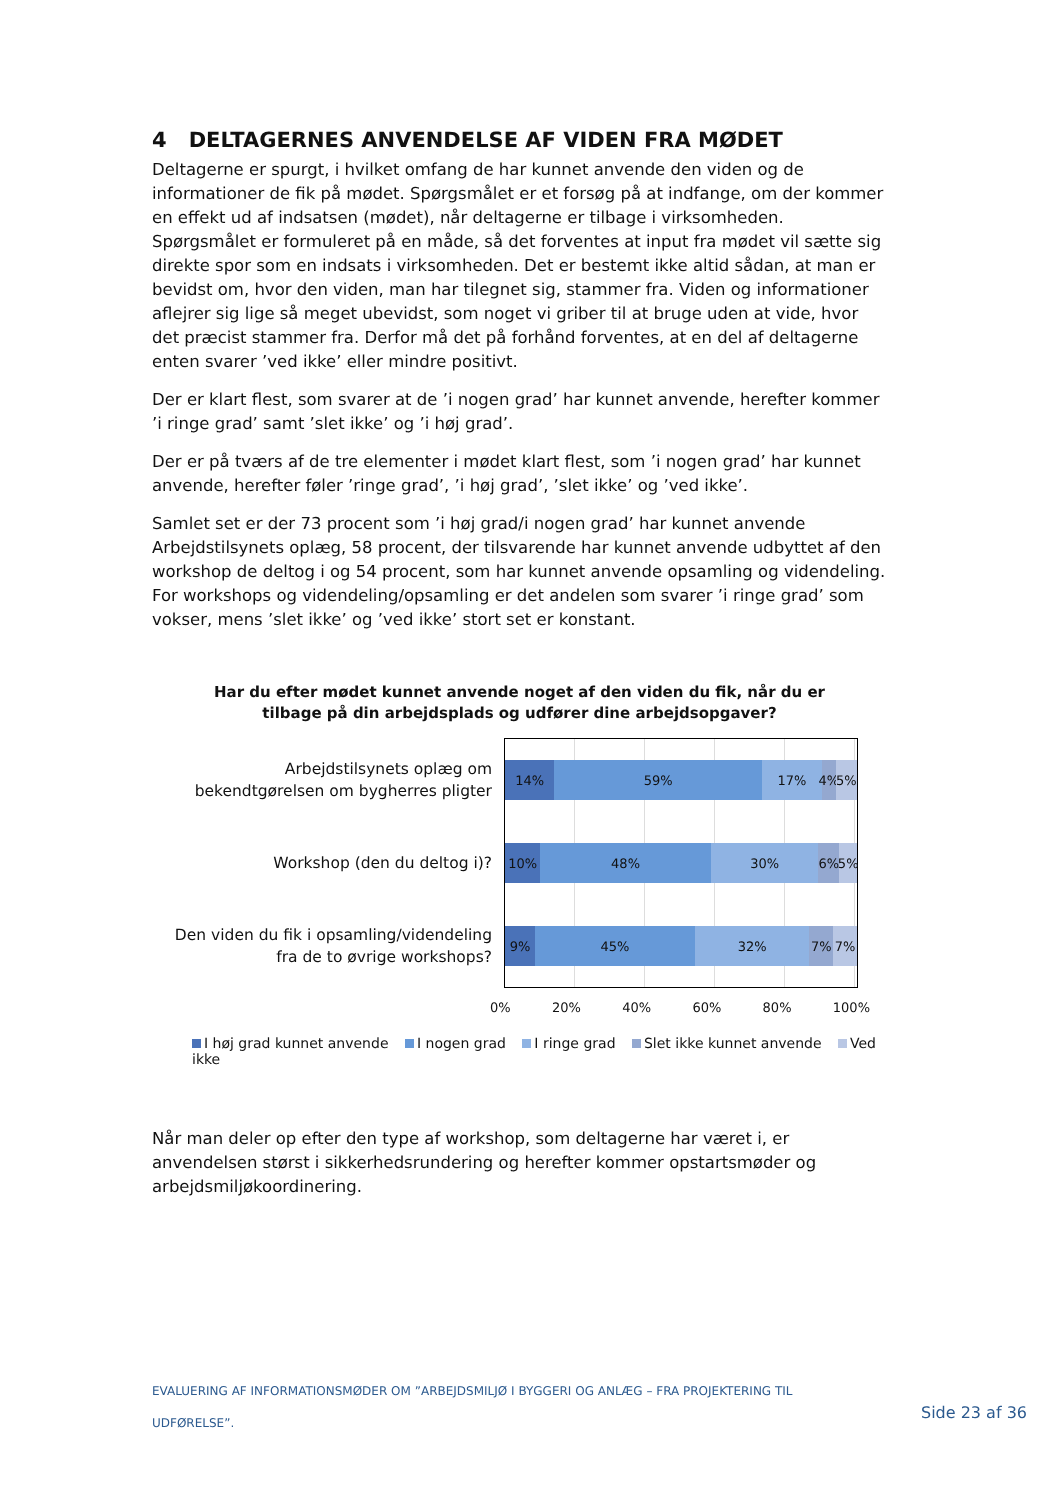4 DELTAGERNES ANVENDELSE AF VIDEN FRA MØDET
Deltagerne er spurgt, i hvilket omfang de har kunnet anvende den viden og de informationer de fik på mødet. Spørgsmålet er et forsøg på at indfange, om der kommer en effekt ud af indsatsen (mødet), når deltagerne er tilbage i virksomheden. Spørgsmålet er formuleret på en måde, så det forventes at input fra mødet vil sætte sig direkte spor som en indsats i virksomheden. Det er bestemt ikke altid sådan, at man er bevidst om, hvor den viden, man har tilegnet sig, stammer fra. Viden og informationer aflejrer sig lige så meget ubevidst, som noget vi griber til at bruge uden at vide, hvor det præcist stammer fra. Derfor må det på forhånd forventes, at en del af deltagerne enten svarer ’ved ikke’ eller mindre positivt.
Der er klart flest, som svarer at de ’i nogen grad’ har kunnet anvende, herefter kommer ’i ringe grad’ samt ’slet ikke’ og ’i høj grad’.
Der er på tværs af de tre elementer i mødet klart flest, som ’i nogen grad’ har kunnet anvende, herefter føler ’ringe grad’, ’i høj grad’, ’slet ikke’ og ’ved ikke’.
Samlet set er der 73 procent som ’i høj grad/i nogen grad’ har kunnet anvende Arbejdstilsynets oplæg, 58 procent, der tilsvarende har kunnet anvende udbyttet af den workshop de deltog i og 54 procent, som har kunnet anvende opsamling og videndeling. For workshops og videndeling/opsamling er det andelen som svarer ’i ringe grad’ som vokser, mens ’slet ikke’ og ’ved ikke’ stort set er konstant.
Har du efter mødet kunnet anvende noget af den viden du fik, når du er
tilbage på din arbejdsplads og udfører dine arbejdsopgaver?
Arbejdstilsynets oplæg om
bekendtgørelsen om bygherres pligter
Workshop (den du deltog i)?
Den viden du fik i opsamling/videndeling
fra de to øvrige workshops?
14% 59% 17% 4% 5%
10% 48% 30% 6% 5%
9% 45% 32% 7% 7%
0% 20% 40% 60% 80% 100%
I høj grad kunnet anvende I nogen grad I ringe grad Slet ikke kunnet anvende Ved ikke
Når man deler op efter den type af workshop, som deltagerne har været i, er anvendelsen størst i sikkerhedsrundering og herefter kommer opstartsmøder og arbejdsmiljøkoordinering.
EVALUERING AF INFORMATIONSMØDER OM ”ARBEJDSMILJØ I BYGGERI OG ANLÆG – FRA PROJEKTERING TIL
UDFØRELSE”.
Side 23 af 36